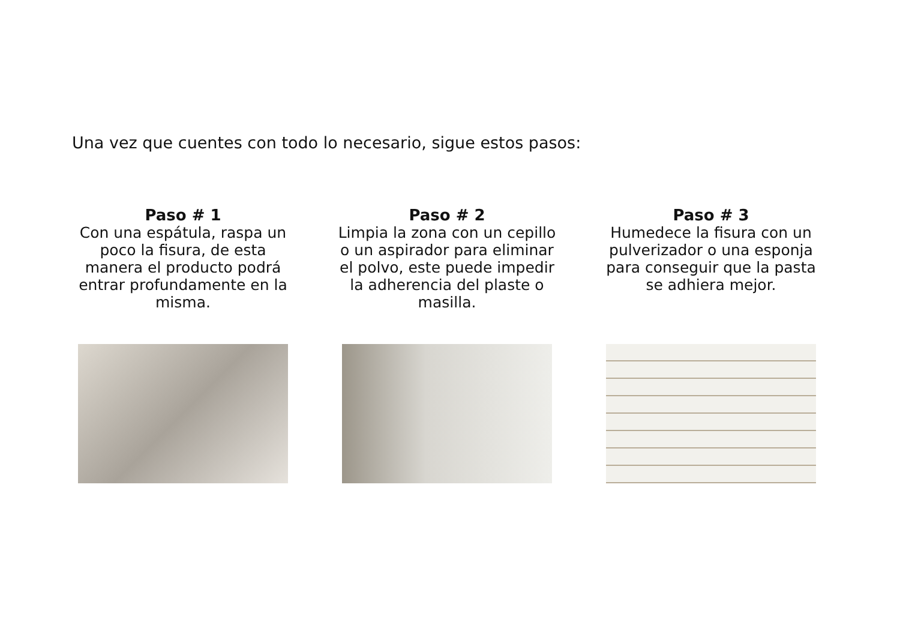Una vez que cuentes con todo lo necesario, sigue estos pasos:
Paso # 1
Con una espátula, raspa un poco la fisura, de esta manera el producto podrá entrar profundamente en la misma.
Paso # 2
Limpia la zona con un cepillo o un aspirador para eliminar el polvo, este puede impedir la adherencia del plaste o masilla.
Paso # 3
Humedece la fisura con un pulverizador o una esponja para conseguir que la pasta se adhiera mejor.